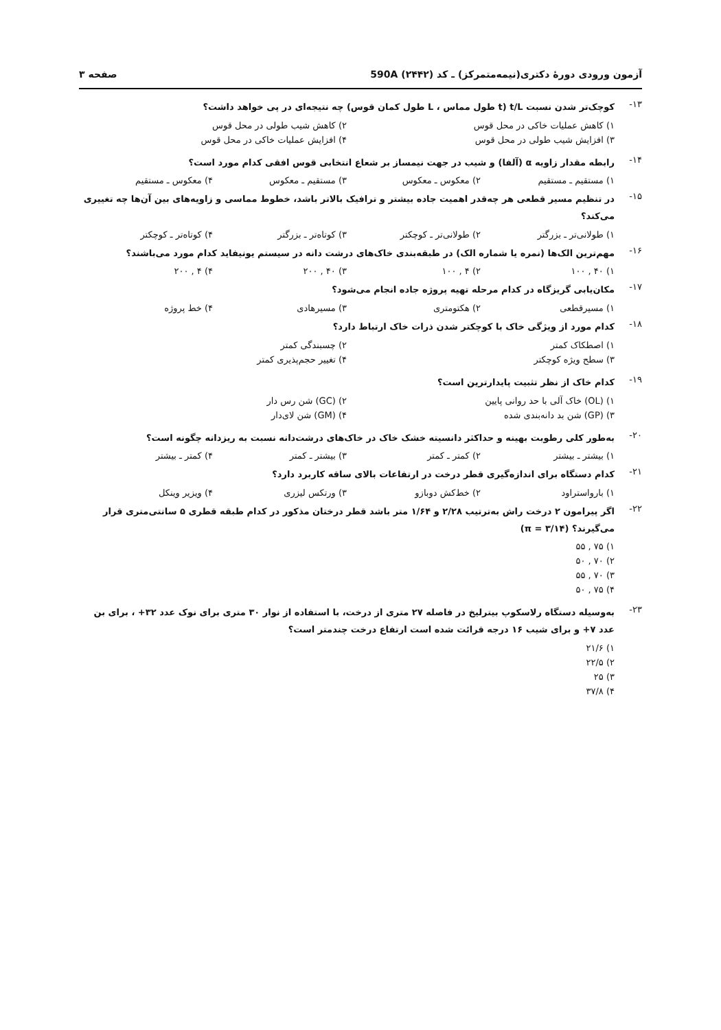آزمون ورودی دورهٔ دکتری(نیمه‌متمرکز) ـ کد (۲۴۴۲) 590A صفحه ۳
۱۳- کوچک‌تر شدن نسبت t/L (t طول مماس ، L طول کمان قوس) چه نتیجه‌ای در پی خواهد داشت؟
۱) کاهش عملیات خاکی در محل قوس ۲) کاهش شیب طولی در محل قوس ۳) افزایش شیب طولی در محل قوس ۴) افزایش عملیات خاکی در محل قوس
۱۴- رابطه مقدار زاویه α (آلفا) و شیب در جهت نیمساز بر شعاع انتخابی قوس افقی کدام مورد است؟
۱) مستقیم ـ مستقیم ۲) معکوس ـ معکوس ۳) مستقیم ـ معکوس ۴) معکوس ـ مستقیم
۱۵- در تنظیم مسیر قطعی هر چه‌قدر اهمیت جاده بیشتر و ترافیک بالاتر باشد، خطوط مماسی و زاویه‌های بین آن‌ها چه تغییری می‌کند؟
۱) طولانی‌تر ـ بزرگتر ۲) طولانی‌تر ـ کوچکتر ۳) کوتاه‌تر ـ بزرگتر ۴) کوتاه‌تر ـ کوچکتر
۱۶- مهم‌ترین الک‌ها (نمره یا شماره الک) در طبقه‌بندی خاک‌های درشت دانه در سیستم یونیفاید کدام مورد می‌باشند؟
۱) ۴۰ , ۱۰۰ ۲) ۴ , ۱۰۰ ۳) ۴۰ , ۲۰۰ ۴) ۴ , ۲۰۰
۱۷- مکان‌یابی گریزگاه در کدام مرحله تهیه پروژه جاده انجام می‌شود؟
۱) مسیرقطعی ۲) هکتومتری ۳) مسیرهادی ۴) خط پروژه
۱۸- کدام مورد از ویژگی خاک با کوچکتر شدن ذرات خاک ارتباط دارد؟
۱) اصطکاک کمتر ۲) چسبندگی کمتر ۳) سطح ویژه کوچکتر ۴) تغییر حجم‌پذیری کمتر
۱۹- کدام خاک از نظر تثبیت پایدارترین است؟
۱) (OL) خاک آلی با حد روانی پایین ۲) (GC) شن رس دار ۳) (GP) شن بد دانه‌بندی شده ۴) (GM) شن لای‌دار
۲۰- به‌طور کلی رطوبت بهینه و حداکثر دانسیته خشک خاک در خاک‌های درشت‌دانه نسبت به ریزدانه چگونه است؟
۱) بیشتر ـ بیشتر ۲) کمتر ـ کمتر ۳) بیشتر ـ کمتر ۴) کمتر ـ بیشتر
۲۱- کدام دستگاه برای اندازه‌گیری قطر درخت در ارتفاعات بالای ساقه کاربرد دارد؟
۱) بارواستراود ۲) خط‌کش دوبازو ۳) ورتکس لیزری ۴) ویزیر وینکل
۲۲- اگر پیرامون ۲ درخت راش به‌ترتیب ۲/۲۸ و ۱/۶۴ متر باشد قطر درختان مذکور در کدام طبقه قطری ۵ سانتی‌متری قرار می‌گیرند؟ (π = ۳/۱۴)
۱) ۷۵ , ۵۵ ۲) ۷۰ , ۵۰ ۳) ۷۰ , ۵۵ ۴) ۷۵ , ۵۰
۲۳- به‌وسیله دستگاه رلاسکوپ بیترلیخ در فاصله ۲۷ متری از درخت، با استفاده از نوار ۳۰ متری برای نوک عدد ۳۲+ ، برای بن عدد ۷+ و برای شیب ۱۶ درجه قرائت شده است ارتفاع درخت چندمتر است؟
۱) ۲۱/۶ ۲) ۲۲/۵ ۳) ۲۵ ۴) ۳۷/۸